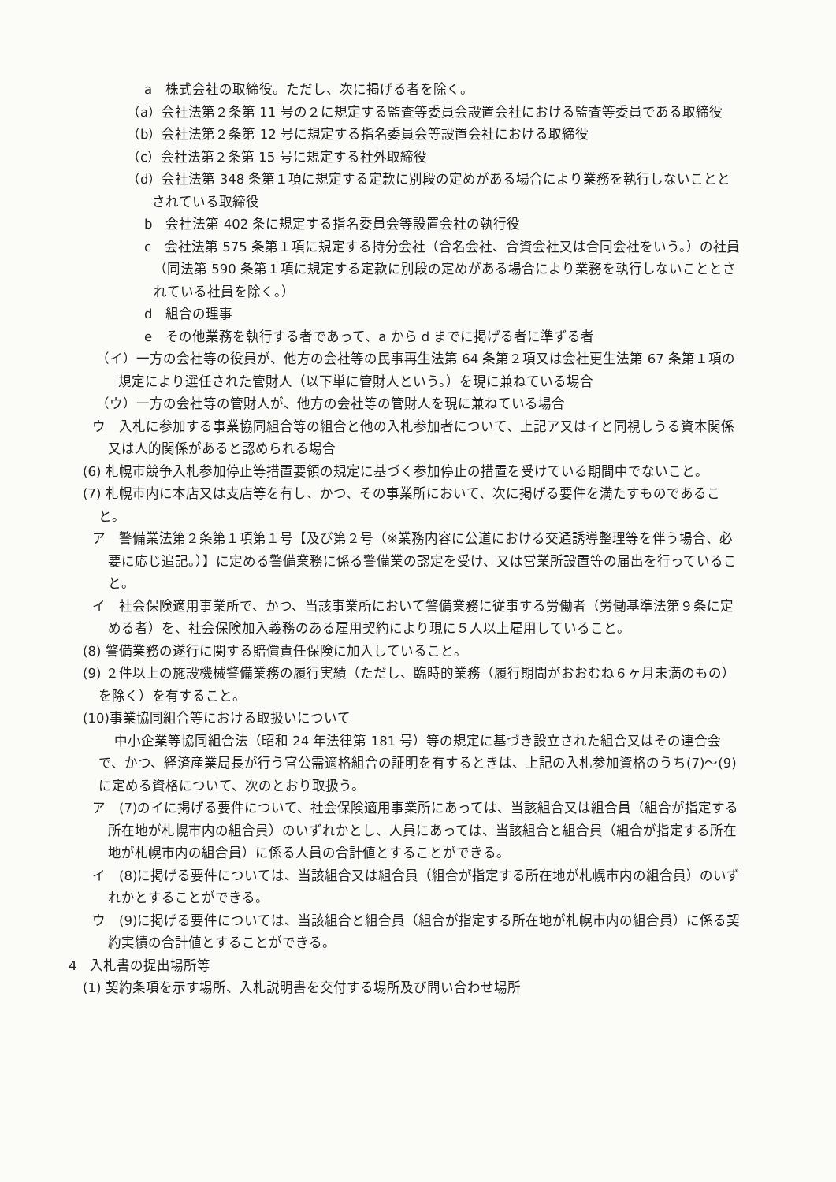a　株式会社の取締役。ただし、次に掲げる者を除く。
（a）会社法第２条第 11 号の２に規定する監査等委員会設置会社における監査等委員である取締役
（b）会社法第２条第 12 号に規定する指名委員会等設置会社における取締役
（c）会社法第２条第 15 号に規定する社外取締役
（d）会社法第 348 条第１項に規定する定款に別段の定めがある場合により業務を執行しないこととされている取締役
b　会社法第 402 条に規定する指名委員会等設置会社の執行役
c　会社法第 575 条第１項に規定する持分会社（合名会社、合資会社又は合同会社をいう。）の社員（同法第 590 条第１項に規定する定款に別段の定めがある場合により業務を執行しないこととされている社員を除く。）
d　組合の理事
e　その他業務を執行する者であって、a から d までに掲げる者に準ずる者
（イ）一方の会社等の役員が、他方の会社等の民事再生法第 64 条第２項又は会社更生法第 67 条第１項の規定により選任された管財人（以下単に管財人という。）を現に兼ねている場合
（ウ）一方の会社等の管財人が、他方の会社等の管財人を現に兼ねている場合
ウ　入札に参加する事業協同組合等の組合と他の入札参加者について、上記ア又はイと同視しうる資本関係又は人的関係があると認められる場合
(6) 札幌市競争入札参加停止等措置要領の規定に基づく参加停止の措置を受けている期間中でないこと。
(7) 札幌市内に本店又は支店等を有し、かつ、その事業所において、次に掲げる要件を満たすものであること。
ア　警備業法第２条第１項第１号【及び第２号（※業務内容に公道における交通誘導整理等を伴う場合、必要に応じ追記。）】に定める警備業務に係る警備業の認定を受け、又は営業所設置等の届出を行っていること。
イ　社会保険適用事業所で、かつ、当該事業所において警備業務に従事する労働者（労働基準法第９条に定める者）を、社会保険加入義務のある雇用契約により現に５人以上雇用していること。
(8) 警備業務の遂行に関する賠償責任保険に加入していること。
(9) ２件以上の施設機械警備業務の履行実績（ただし、臨時的業務（履行期間がおおむね６ヶ月未満のもの）を除く）を有すること。
(10)事業協同組合等における取扱いについて
中小企業等協同組合法（昭和 24 年法律第 181 号）等の規定に基づき設立された組合又はその連合会で、かつ、経済産業局長が行う官公需適格組合の証明を有するときは、上記の入札参加資格のうち(7)～(9)に定める資格について、次のとおり取扱う。
ア　(7)のイに掲げる要件について、社会保険適用事業所にあっては、当該組合又は組合員（組合が指定する所在地が札幌市内の組合員）のいずれかとし、人員にあっては、当該組合と組合員（組合が指定する所在地が札幌市内の組合員）に係る人員の合計値とすることができる。
イ　(8)に掲げる要件については、当該組合又は組合員（組合が指定する所在地が札幌市内の組合員）のいずれかとすることができる。
ウ　(9)に掲げる要件については、当該組合と組合員（組合が指定する所在地が札幌市内の組合員）に係る契約実績の合計値とすることができる。
4　入札書の提出場所等
(1) 契約条項を示す場所、入札説明書を交付する場所及び問い合わせ場所